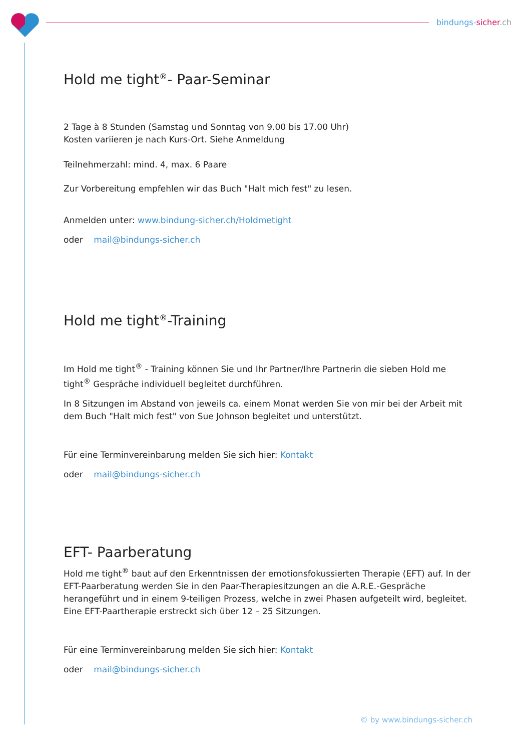bindungs-sicher.ch
Hold me tight<sup>®</sup>- Paar-Seminar
2 Tage à 8 Stunden (Samstag und Sonntag von 9.00 bis 17.00 Uhr)
Kosten variieren je nach Kurs-Ort. Siehe Anmeldung
Teilnehmerzahl: mind. 4, max. 6 Paare
Zur Vorbereitung empfehlen wir das Buch "Halt mich fest" zu lesen.
Anmelden unter: www.bindung-sicher.ch/Holdmetight
oder mail@bindungs-sicher.ch
Hold me tight<sup>®</sup>-Training
Im Hold me tight<sup>®</sup> - Training können Sie und Ihr Partner/Ihre Partnerin die sieben Hold me tight<sup>®</sup> Gespräche individuell begleitet durchführen.
In 8 Sitzungen im Abstand von jeweils ca. einem Monat werden Sie von mir bei der Arbeit mit dem Buch "Halt mich fest" von Sue Johnson begleitet und unterstützt.
Für eine Terminvereinbarung melden Sie sich hier: Kontakt
oder mail@bindungs-sicher.ch
EFT- Paarberatung
Hold me tight<sup>®</sup> baut auf den Erkenntnissen der emotionsfokussierten Therapie (EFT) auf. In der EFT-Paarberatung werden Sie in den Paar-Therapiesitzungen an die A.R.E.-Gespräche herangeführt und in einem 9-teiligen Prozess, welche in zwei Phasen aufgeteilt wird, begleitet. Eine EFT-Paartherapie erstreckt sich über 12 – 25 Sitzungen.
Für eine Terminvereinbarung melden Sie sich hier: Kontakt
oder mail@bindungs-sicher.ch
© by www.bindungs-sicher.ch